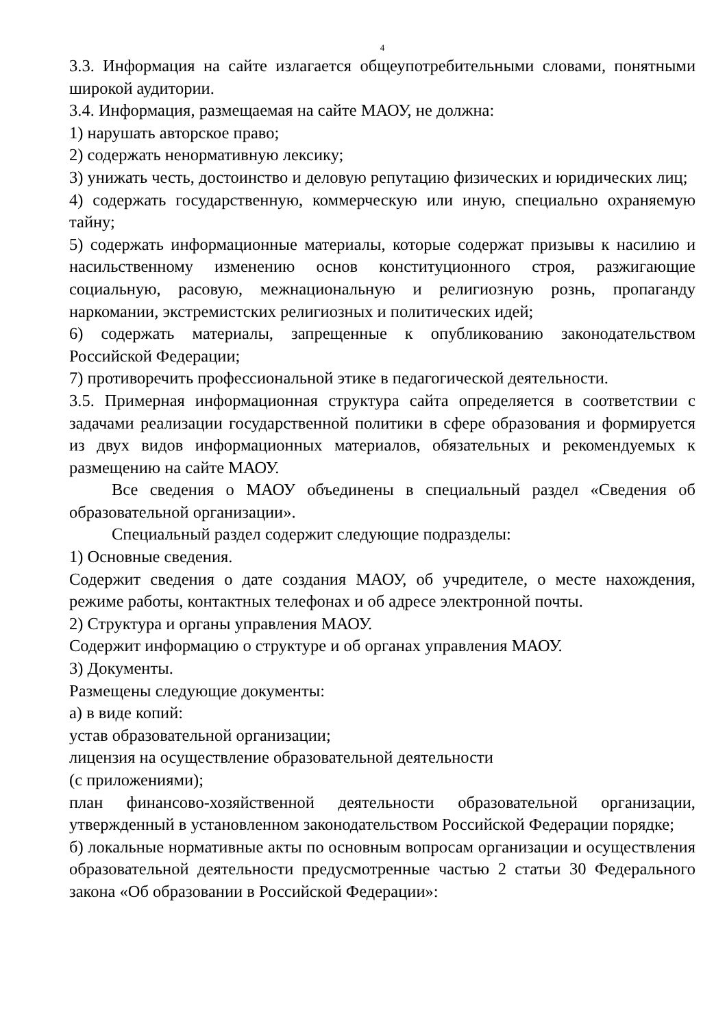4
3.3. Информация на сайте излагается общеупотребительными словами, понятными широкой аудитории.
3.4. Информация, размещаемая на сайте МАОУ, не должна:
1) нарушать авторское право;
2) содержать ненормативную лексику;
3) унижать честь, достоинство и деловую репутацию физических и юридических лиц;
4) содержать государственную, коммерческую или иную, специально охраняемую тайну;
5) содержать информационные материалы, которые содержат призывы к насилию и насильственному изменению основ конституционного строя, разжигающие социальную, расовую, межнациональную и религиозную рознь, пропаганду наркомании, экстремистских религиозных и политических идей;
6) содержать материалы, запрещенные к опубликованию законодательством Российской Федерации;
7) противоречить профессиональной этике в педагогической деятельности.
3.5. Примерная информационная структура сайта определяется в соответствии с задачами реализации государственной политики в сфере образования и формируется из двух видов информационных материалов, обязательных и рекомендуемых к размещению на сайте МАОУ.
Все сведения о МАОУ объединены в специальный раздел «Сведения об образовательной организации».
Специальный раздел содержит следующие подразделы:
1) Основные сведения.
Содержит сведения о дате создания МАОУ, об учредителе, о месте нахождения, режиме работы, контактных телефонах и об адресе электронной почты.
2) Структура и органы управления МАОУ.
Содержит информацию о структуре и об органах управления МАОУ.
3) Документы.
Размещены следующие документы:
а) в виде копий:
устав образовательной организации;
лицензия на осуществление образовательной деятельности
(с приложениями);
план финансово-хозяйственной деятельности образовательной организации, утвержденный в установленном законодательством Российской Федерации порядке;
б) локальные нормативные акты по основным вопросам организации и осуществления образовательной деятельности предусмотренные частью 2 статьи 30 Федерального закона «Об образовании в Российской Федерации»: